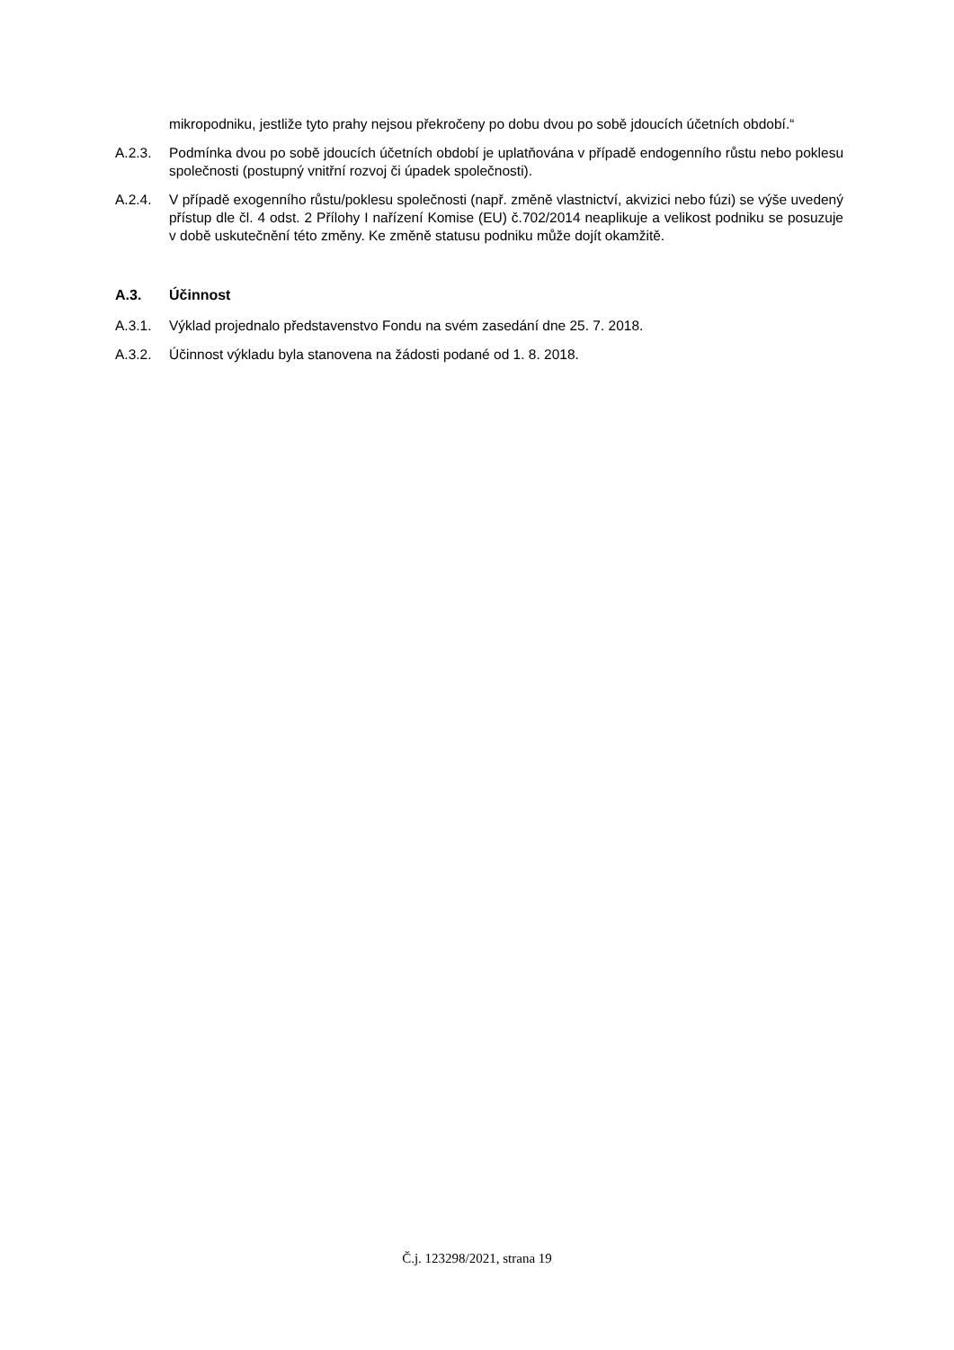mikropodniku, jestliže tyto prahy nejsou překročeny po dobu dvou po sobě jdoucích účetních období.“
A.2.3. Podmínka dvou po sobě jdoucích účetních období je uplatňována v případě endogenního růstu nebo poklesu společnosti (postupný vnitřní rozvoj či úpadek společnosti).
A.2.4. V případě exogenního růstu/poklesu společnosti (např. změně vlastnictví, akvizici nebo fúzi) se výše uvedený přístup dle čl. 4 odst. 2 Přílohy I nařízení Komise (EU) č.702/2014 neaplikuje a velikost podniku se posuzuje v době uskutečnění této změny. Ke změně statusu podniku může dojít okamžitě.
A.3. Účinnost
A.3.1. Výklad projednalo představenstvo Fondu na svém zasedání dne 25. 7. 2018.
A.3.2. Účinnost výkladu byla stanovena na žádosti podané od 1. 8. 2018.
Č.j. 123298/2021, strana 19